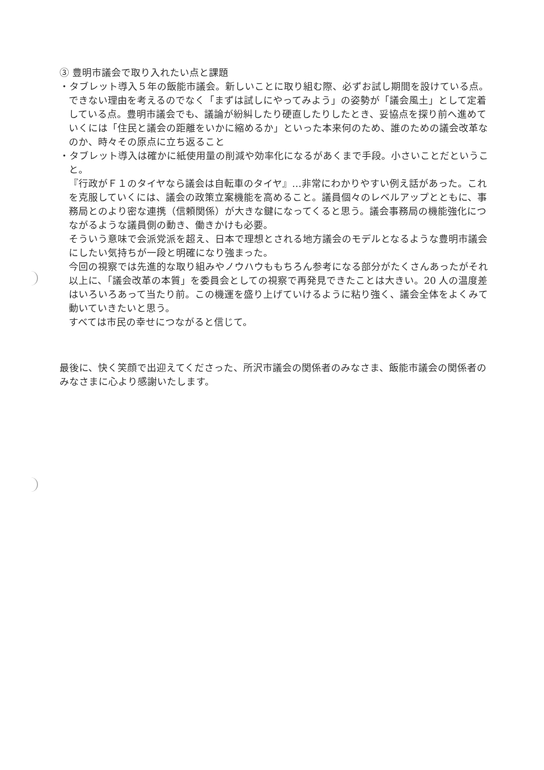③ 豊明市議会で取り入れたい点と課題
・タブレット導入５年の飯能市議会。新しいことに取り組む際、必ずお試し期間を設けている点。できない理由を考えるのでなく「まずは試しにやってみよう」の姿勢が「議会風土」として定着している点。豊明市議会でも、議論が紛糾したり硬直したりしたとき、妥協点を探り前へ進めていくには「住民と議会の距離をいかに縮めるか」といった本来何のため、誰のための議会改革なのか、時々その原点に立ち返ること
・タブレット導入は確かに紙使用量の削減や効率化になるがあくまで手段。小さいことだということ。
『行政がＦ１のタイヤなら議会は自転車のタイヤ』…非常にわかりやすい例え話があった。これを克服していくには、議会の政策立案機能を高めること。議員個々のレベルアップとともに、事務局とのより密な連携（信頼関係）が大きな鍵になってくると思う。議会事務局の機能強化につながるような議員側の動き、働きかけも必要。
そういう意味で会派党派を超え、日本で理想とされる地方議会のモデルとなるような豊明市議会にしたい気持ちが一段と明確になり強まった。
今回の視察では先進的な取り組みやノウハウももちろん参考になる部分がたくさんあったがそれ以上に、「議会改革の本質」を委員会としての視察で再発見できたことは大きい。20 人の温度差はいろいろあって当たり前。この機運を盛り上げていけるように粘り強く、議会全体をよくみて動いていきたいと思う。
すべては市民の幸せにつながると信じて。
最後に、快く笑顔で出迎えてくださった、所沢市議会の関係者のみなさま、飯能市議会の関係者のみなさまに心より感謝いたします。